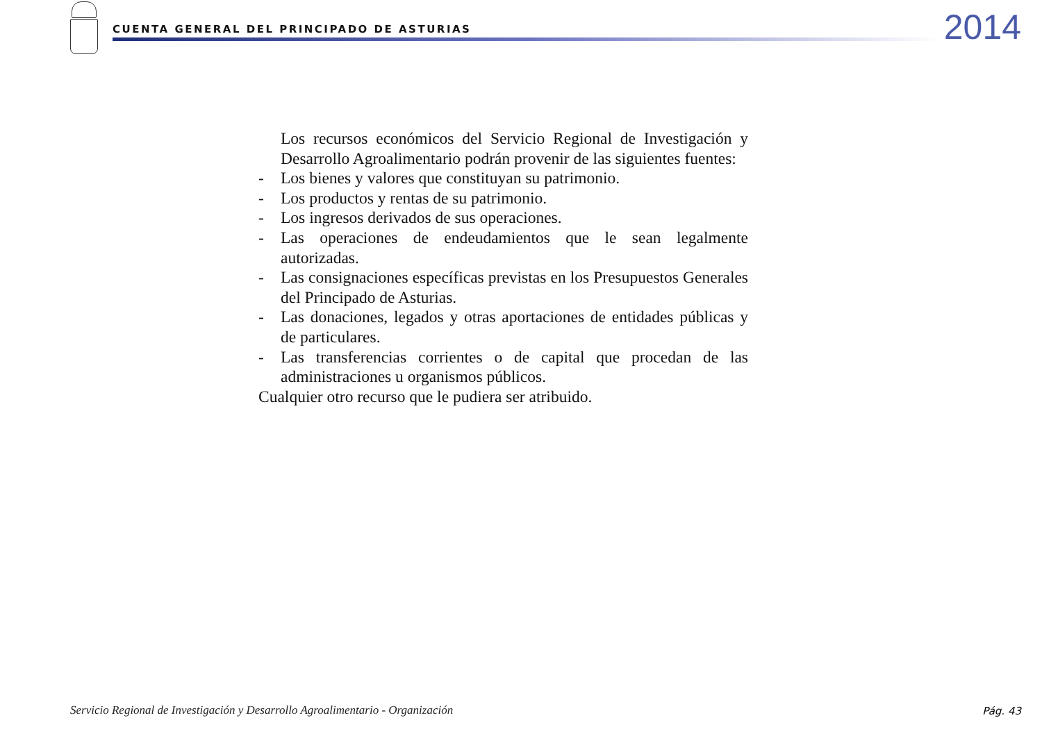CUENTA GENERAL DEL PRINCIPADO DE ASTURIAS
2014
Los recursos económicos del Servicio Regional de Investigación y Desarrollo Agroalimentario podrán provenir de las siguientes fuentes:
- Los bienes y valores que constituyan su patrimonio.
- Los productos y rentas de su patrimonio.
- Los ingresos derivados de sus operaciones.
- Las operaciones de endeudamientos que le sean legalmente autorizadas.
- Las consignaciones específicas previstas en los Presupuestos Generales del Principado de Asturias.
- Las donaciones, legados y otras aportaciones de entidades públicas y de particulares.
- Las transferencias corrientes o de capital que procedan de las administraciones u organismos públicos.
Cualquier otro recurso que le pudiera ser atribuido.
Servicio Regional de Investigación y Desarrollo Agroalimentario - Organización
Pág. 43